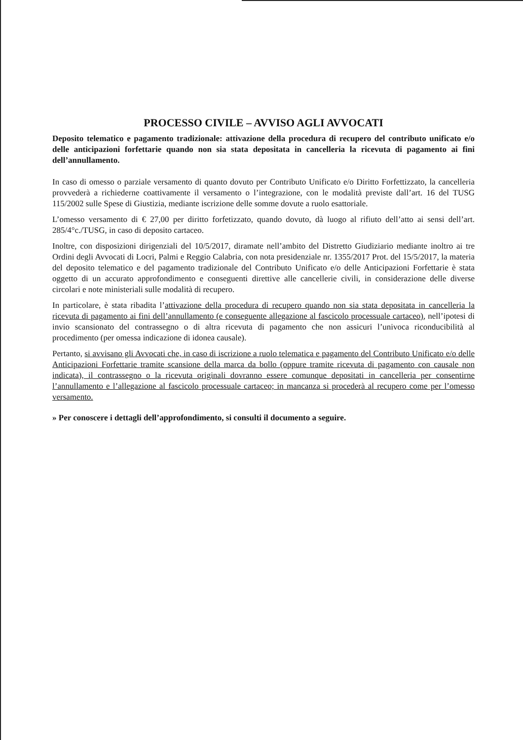PROCESSO CIVILE – AVVISO AGLI AVVOCATI
Deposito telematico e pagamento tradizionale: attivazione della procedura di recupero del contributo unificato e/o delle anticipazioni forfettarie quando non sia stata depositata in cancelleria la ricevuta di pagamento ai fini dell’annullamento.
In caso di omesso o parziale versamento di quanto dovuto per Contributo Unificato e/o Diritto Forfettizzato, la cancelleria provvederà a richiederne coattivamente il versamento o l’integrazione, con le modalità previste dall’art. 16 del TUSG 115/2002 sulle Spese di Giustizia, mediante iscrizione delle somme dovute a ruolo esattoriale.
L’omesso versamento di € 27,00 per diritto forfetizzato, quando dovuto, dà luogo al rifiuto dell’atto ai sensi dell’art. 285/4°c./TUSG, in caso di deposito cartaceo.
Inoltre, con disposizioni dirigenziali del 10/5/2017, diramate nell’ambito del Distretto Giudiziario mediante inoltro ai tre Ordini degli Avvocati di Locri, Palmi e Reggio Calabria, con nota presidenziale nr. 1355/2017 Prot. del 15/5/2017, la materia del deposito telematico e del pagamento tradizionale del Contributo Unificato e/o delle Anticipazioni Forfettarie è stata oggetto di un accurato approfondimento e conseguenti direttive alle cancellerie civili, in considerazione delle diverse circolari e note ministeriali sulle modalità di recupero.
In particolare, è stata ribadita l’attivazione della procedura di recupero quando non sia stata depositata in cancelleria la ricevuta di pagamento ai fini dell’annullamento (e conseguente allegazione al fascicolo processuale cartaceo), nell’ipotesi di invio scansionato del contrassegno o di altra ricevuta di pagamento che non assicuri l’univoca riconducibilità al procedimento (per omessa indicazione di idonea causale).
Pertanto, si avvisano gli Avvocati che, in caso di iscrizione a ruolo telematica e pagamento del Contributo Unificato e/o delle Anticipazioni Forfettarie tramite scansione della marca da bollo (oppure tramite ricevuta di pagamento con causale non indicata), il contrassegno o la ricevuta originali dovranno essere comunque depositati in cancelleria per consentirne l’annullamento e l’allegazione al fascicolo processuale cartaceo; in mancanza si procederà al recupero come per l’omesso versamento.
» Per conoscere i dettagli dell’approfondimento, si consulti il documento a seguire.